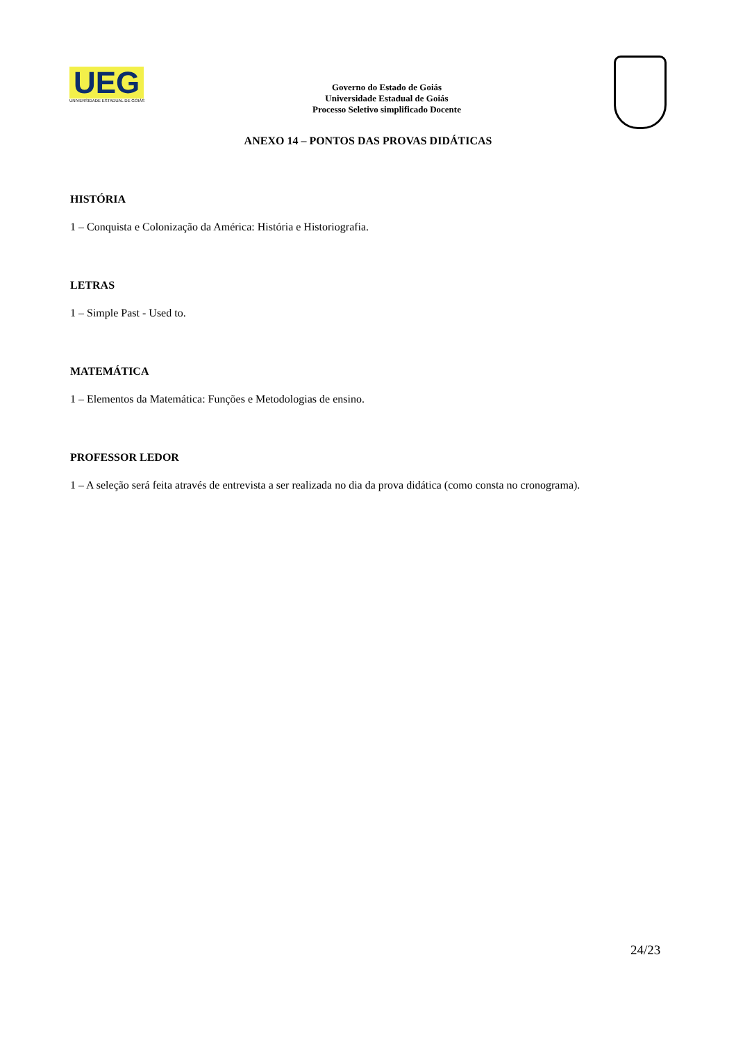UEG
UNIVERSIDADE ESTADUAL DE GOIÁS
Governo do Estado de Goiás
Universidade Estadual de Goiás
Processo Seletivo simplificado Docente
ANEXO 14 – PONTOS DAS PROVAS DIDÁTICAS
HISTÓRIA
1 – Conquista e Colonização da América: História e Historiografia.
LETRAS
1 – Simple Past - Used to.
MATEMÁTICA
1 – Elementos da Matemática: Funções e Metodologias de ensino.
PROFESSOR LEDOR
1 – A seleção será feita através de entrevista a ser realizada no dia da prova didática (como consta no cronograma).
24/23